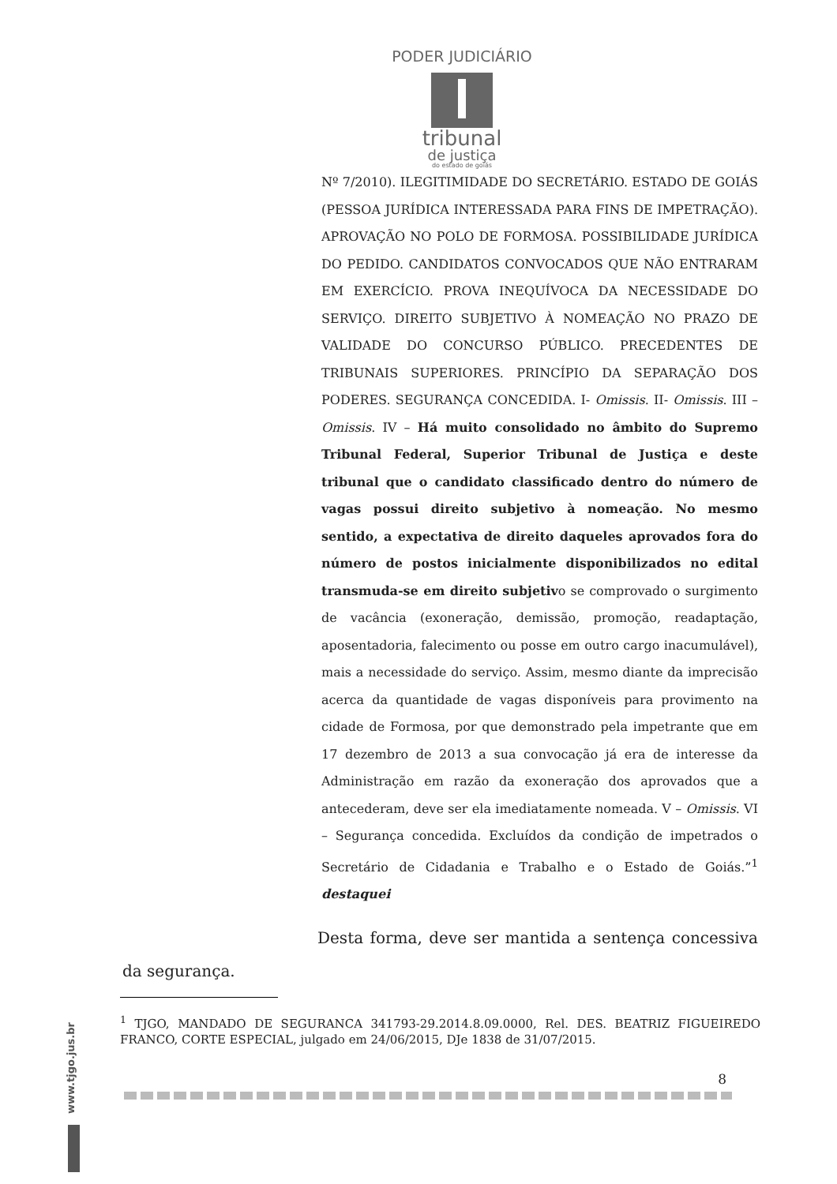PODER JUDICIÁRIO
tribunal
de justiça
do estado de goiás
Nº 7/2010). ILEGITIMIDADE DO SECRETÁRIO. ESTADO DE GOIÁS (PESSOA JURÍDICA INTERESSADA PARA FINS DE IMPETRAÇÃO). APROVAÇÃO NO POLO DE FORMOSA. POSSIBILIDADE JURÍDICA DO PEDIDO. CANDIDATOS CONVOCADOS QUE NÃO ENTRARAM EM EXERCÍCIO. PROVA INEQUÍVOCA DA NECESSIDADE DO SERVIÇO. DIREITO SUBJETIVO À NOMEAÇÃO NO PRAZO DE VALIDADE DO CONCURSO PÚBLICO. PRECEDENTES DE TRIBUNAIS SUPERIORES. PRINCÍPIO DA SEPARAÇÃO DOS PODERES. SEGURANÇA CONCEDIDA. I- Omissis. II- Omissis. III – Omissis. IV – Há muito consolidado no âmbito do Supremo Tribunal Federal, Superior Tribunal de Justiça e deste tribunal que o candidato classificado dentro do número de vagas possui direito subjetivo à nomeação. No mesmo sentido, a expectativa de direito daqueles aprovados fora do número de postos inicialmente disponibilizados no edital transmuda-se em direito subjetivo se comprovado o surgimento de vacância (exoneração, demissão, promoção, readaptação, aposentadoria, falecimento ou posse em outro cargo inacumulável), mais a necessidade do serviço. Assim, mesmo diante da imprecisão acerca da quantidade de vagas disponíveis para provimento na cidade de Formosa, por que demonstrado pela impetrante que em 17 dezembro de 2013 a sua convocação já era de interesse da Administração em razão da exoneração dos aprovados que a antecederam, deve ser ela imediatamente nomeada. V – Omissis. VI – Segurança concedida. Excluídos da condição de impetrados o Secretário de Cidadania e Trabalho e o Estado de Goiás.”<sup>1</sup> destaquei
Desta forma, deve ser mantida a sentença concessiva da segurança.
<sup>1</sup> TJGO, MANDADO DE SEGURANCA 341793-29.2014.8.09.0000, Rel. DES. BEATRIZ FIGUEIREDO FRANCO, CORTE ESPECIAL, julgado em 24/06/2015, DJe 1838 de 31/07/2015.
8
www.tjgo.jus.br